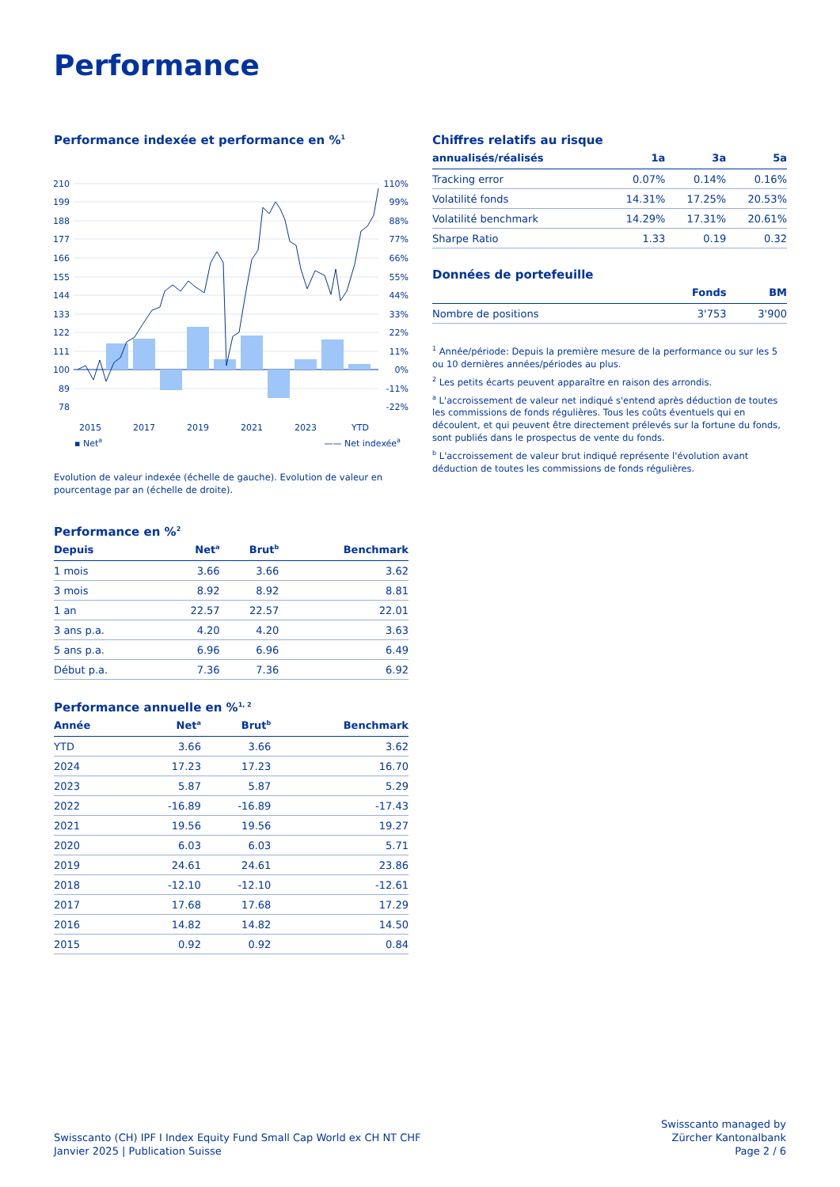Performance
Performance indexée et performance en %<sup>1</sup>
210
199
188
177
166
155
144
133
122
111
100
89
78
110%
99%
88%
77%
66%
55%
44%
33%
22%
11%
0%
-11%
-22%
2015
2017
2019
2021
2023
YTD
▪ Net<sup>a</sup> —— Net indexée<sup>a</sup>
Evolution de valeur indexée (échelle de gauche). Evolution de valeur en pourcentage par an (échelle de droite).
Performance en %<sup>2</sup>
| Depuis | Net<sup>a</sup> | Brut<sup>b</sup> | Benchmark |
| --- | --- | --- | --- |
| 1 mois | 3.66 | 3.66 | 3.62 |
| 3 mois | 8.92 | 8.92 | 8.81 |
| 1 an | 22.57 | 22.57 | 22.01 |
| 3 ans p.a. | 4.20 | 4.20 | 3.63 |
| 5 ans p.a. | 6.96 | 6.96 | 6.49 |
| Début p.a. | 7.36 | 7.36 | 6.92 |
Performance annuelle en %<sup>1, 2</sup>
| Année | Net<sup>a</sup> | Brut<sup>b</sup> | Benchmark |
| --- | --- | --- | --- |
| YTD | 3.66 | 3.66 | 3.62 |
| 2024 | 17.23 | 17.23 | 16.70 |
| 2023 | 5.87 | 5.87 | 5.29 |
| 2022 | -16.89 | -16.89 | -17.43 |
| 2021 | 19.56 | 19.56 | 19.27 |
| 2020 | 6.03 | 6.03 | 5.71 |
| 2019 | 24.61 | 24.61 | 23.86 |
| 2018 | -12.10 | -12.10 | -12.61 |
| 2017 | 17.68 | 17.68 | 17.29 |
| 2016 | 14.82 | 14.82 | 14.50 |
| 2015 | 0.92 | 0.92 | 0.84 |
Chiffres relatifs au risque
| annualisés/réalisés | 1a | 3a | 5a |
| --- | --- | --- | --- |
| Tracking error | 0.07% | 0.14% | 0.16% |
| Volatilité fonds | 14.31% | 17.25% | 20.53% |
| Volatilité benchmark | 14.29% | 17.31% | 20.61% |
| Sharpe Ratio | 1.33 | 0.19 | 0.32 |
Données de portefeuille
| | Fonds | BM |
| --- | --- | --- |
| Nombre de positions | 3'753 | 3'900 |
<sup>1</sup> Année/période: Depuis la première mesure de la performance ou sur les 5 ou 10 dernières années/périodes au plus.
<sup>2</sup> Les petits écarts peuvent apparaître en raison des arrondis.
<sup>a</sup> L'accroissement de valeur net indiqué s'entend après déduction de toutes les commissions de fonds régulières. Tous les coûts éventuels qui en découlent, et qui peuvent être directement prélevés sur la fortune du fonds, sont publiés dans le prospectus de vente du fonds.
<sup>b</sup> L'accroissement de valeur brut indiqué représente l'évolution avant déduction de toutes les commissions de fonds régulières.
Swisscanto (CH) IPF I Index Equity Fund Small Cap World ex CH NT CHF
Janvier 2025 | Publication Suisse
Swisscanto managed by
Zürcher Kantonalbank
Page 2 / 6